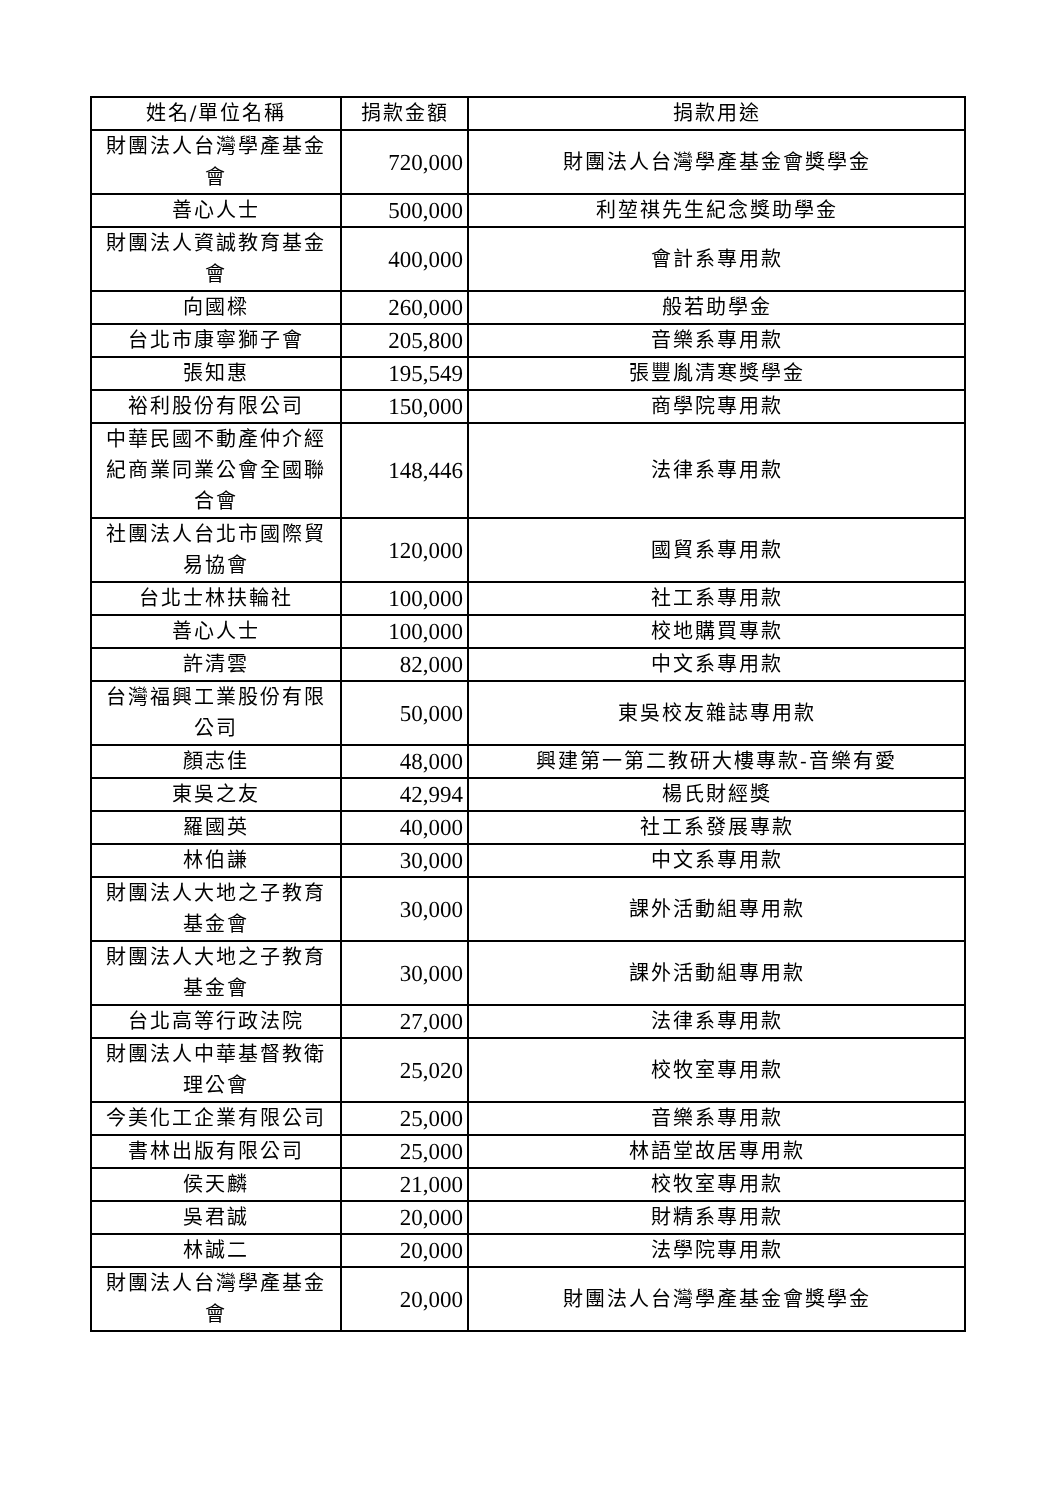| 姓名/單位名稱 | 捐款金額 | 捐款用途 |
| --- | --- | --- |
| 財團法人台灣學產基金會 | 720,000 | 財團法人台灣學產基金會獎學金 |
| 善心人士 | 500,000 | 利堃祺先生紀念獎助學金 |
| 財團法人資誠教育基金會 | 400,000 | 會計系專用款 |
| 向國樑 | 260,000 | 般若助學金 |
| 台北市康寧獅子會 | 205,800 | 音樂系專用款 |
| 張知惠 | 195,549 | 張豐胤清寒獎學金 |
| 裕利股份有限公司 | 150,000 | 商學院專用款 |
| 中華民國不動產仲介經紀商業同業公會全國聯合會 | 148,446 | 法律系專用款 |
| 社團法人台北市國際貿易協會 | 120,000 | 國貿系專用款 |
| 台北士林扶輪社 | 100,000 | 社工系專用款 |
| 善心人士 | 100,000 | 校地購買專款 |
| 許清雲 | 82,000 | 中文系專用款 |
| 台灣福興工業股份有限公司 | 50,000 | 東吳校友雜誌專用款 |
| 顏志佳 | 48,000 | 興建第一第二教研大樓專款-音樂有愛 |
| 東吳之友 | 42,994 | 楊氏財經獎 |
| 羅國英 | 40,000 | 社工系發展專款 |
| 林伯謙 | 30,000 | 中文系專用款 |
| 財團法人大地之子教育基金會 | 30,000 | 課外活動組專用款 |
| 財團法人大地之子教育基金會 | 30,000 | 課外活動組專用款 |
| 台北高等行政法院 | 27,000 | 法律系專用款 |
| 財團法人中華基督教衛理公會 | 25,020 | 校牧室專用款 |
| 今美化工企業有限公司 | 25,000 | 音樂系專用款 |
| 書林出版有限公司 | 25,000 | 林語堂故居專用款 |
| 侯天麟 | 21,000 | 校牧室專用款 |
| 吳君誠 | 20,000 | 財精系專用款 |
| 林誠二 | 20,000 | 法學院專用款 |
| 財團法人台灣學產基金會 | 20,000 | 財團法人台灣學產基金會獎學金 |